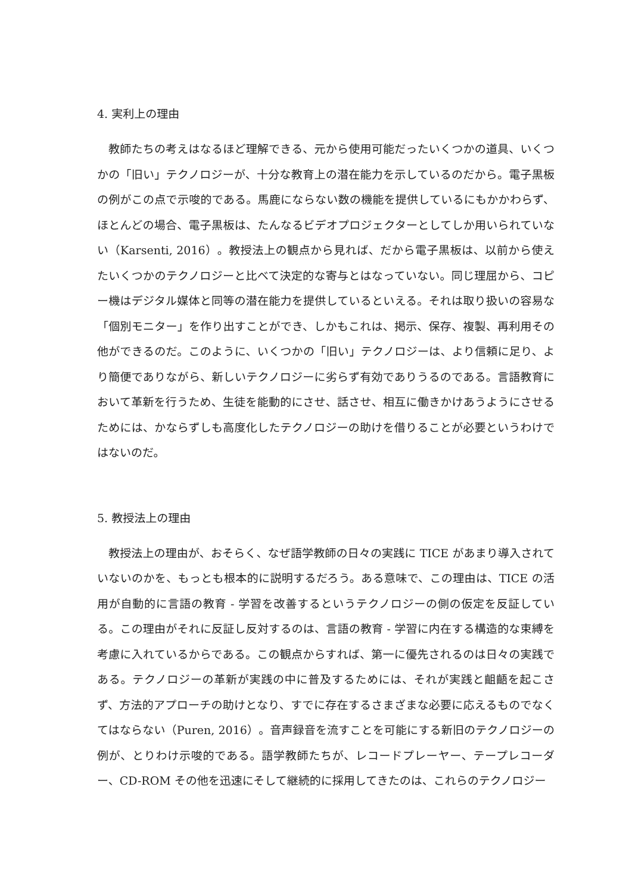4. 実利上の理由
教師たちの考えはなるほど理解できる、元から使用可能だったいくつかの道具、いくつかの「旧い」テクノロジーが、十分な教育上の潜在能力を示しているのだから。電子黒板の例がこの点で示唆的である。馬鹿にならない数の機能を提供しているにもかかわらず、ほとんどの場合、電子黒板は、たんなるビデオプロジェクターとしてしか用いられていない（Karsenti, 2016）。教授法上の観点から見れば、だから電子黒板は、以前から使えたいくつかのテクノロジーと比べて決定的な寄与とはなっていない。同じ理屈から、コピー機はデジタル媒体と同等の潜在能力を提供しているといえる。それは取り扱いの容易な「個別モニター」を作り出すことができ、しかもこれは、掲示、保存、複製、再利用その他ができるのだ。このように、いくつかの「旧い」テクノロジーは、より信頼に足り、より簡便でありながら、新しいテクノロジーに劣らず有効でありうるのである。言語教育において革新を行うため、生徒を能動的にさせ、話させ、相互に働きかけあうようにさせるためには、かならずしも高度化したテクノロジーの助けを借りることが必要というわけではないのだ。
5. 教授法上の理由
教授法上の理由が、おそらく、なぜ語学教師の日々の実践に TICE があまり導入されていないのかを、もっとも根本的に説明するだろう。ある意味で、この理由は、TICE の活用が自動的に言語の教育 - 学習を改善するというテクノロジーの側の仮定を反証している。この理由がそれに反証し反対するのは、言語の教育 - 学習に内在する構造的な束縛を考慮に入れているからである。この観点からすれば、第一に優先されるのは日々の実践である。テクノロジーの革新が実践の中に普及するためには、それが実践と齟齬を起こさず、方法的アプローチの助けとなり、すでに存在するさまざまな必要に応えるものでなくてはならない（Puren, 2016）。音声録音を流すことを可能にする新旧のテクノロジーの例が、とりわけ示唆的である。語学教師たちが、レコードプレーヤー、テープレコーダー、CD-ROM その他を迅速にそして継続的に採用してきたのは、これらのテクノロジー